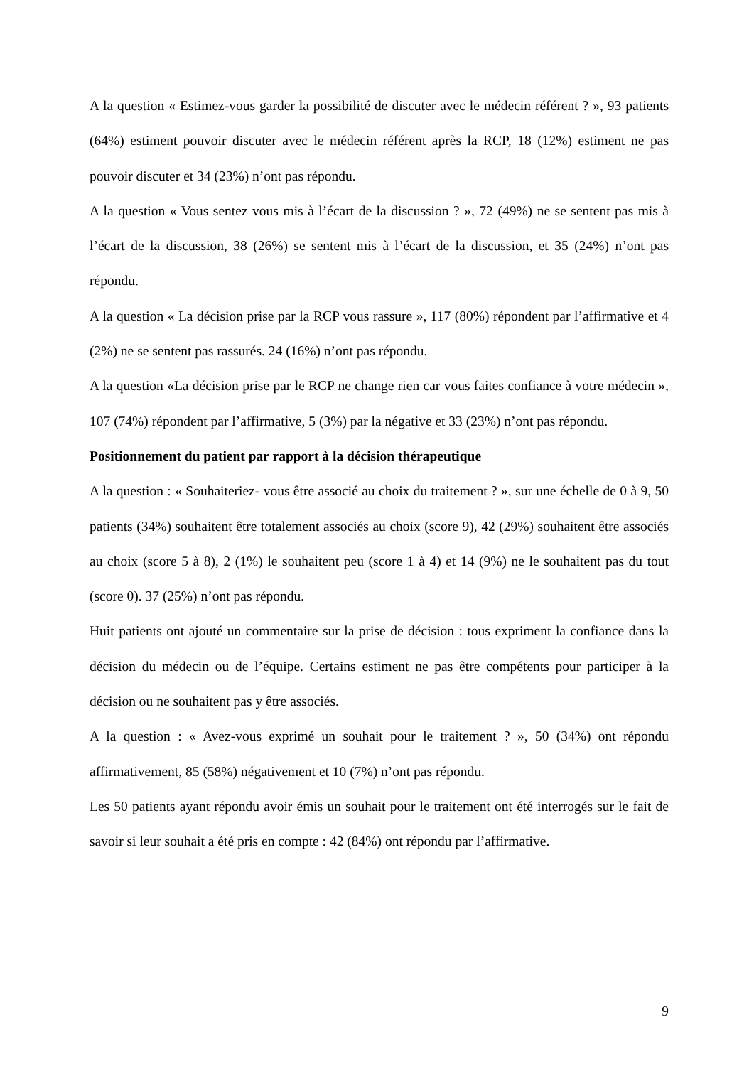A la question « Estimez-vous garder la possibilité de discuter avec le médecin référent ? », 93 patients (64%) estiment pouvoir discuter avec le médecin référent après la RCP, 18 (12%) estiment ne pas pouvoir discuter et 34 (23%) n’ont pas répondu.
A la question « Vous sentez vous mis à l’écart de la discussion ? », 72 (49%) ne se sentent pas mis à l’écart de la discussion, 38 (26%) se sentent mis à l’écart de la discussion, et 35 (24%) n’ont pas répondu.
A la question « La décision prise par la RCP vous rassure », 117 (80%) répondent par l’affirmative et 4 (2%) ne se sentent pas rassurés. 24 (16%) n’ont pas répondu.
A la question «La décision prise par le RCP ne change rien car vous faites confiance à votre médecin », 107 (74%) répondent par l’affirmative, 5 (3%) par la négative et 33 (23%) n’ont pas répondu.
Positionnement du patient par rapport à la décision thérapeutique
A la question : « Souhaiteriez- vous être associé au choix du traitement ? », sur une échelle de 0 à 9, 50 patients (34%) souhaitent être totalement associés au choix (score 9), 42 (29%) souhaitent être associés au choix (score 5 à 8), 2 (1%) le souhaitent peu (score 1 à 4) et 14 (9%) ne le souhaitent pas du tout (score 0). 37 (25%) n’ont pas répondu.
Huit patients ont ajouté un commentaire sur la prise de décision : tous expriment la confiance dans la décision du médecin ou de l’équipe. Certains estiment ne pas être compétents pour participer à la décision ou ne souhaitent pas y être associés.
A la question : « Avez-vous exprimé un souhait pour le traitement ? », 50 (34%) ont répondu affirmativement, 85 (58%) négativement et 10 (7%) n’ont pas répondu.
Les 50 patients ayant répondu avoir émis un souhait pour le traitement ont été interrogés sur le fait de savoir si leur souhait a été pris en compte : 42 (84%) ont répondu par l’affirmative.
9